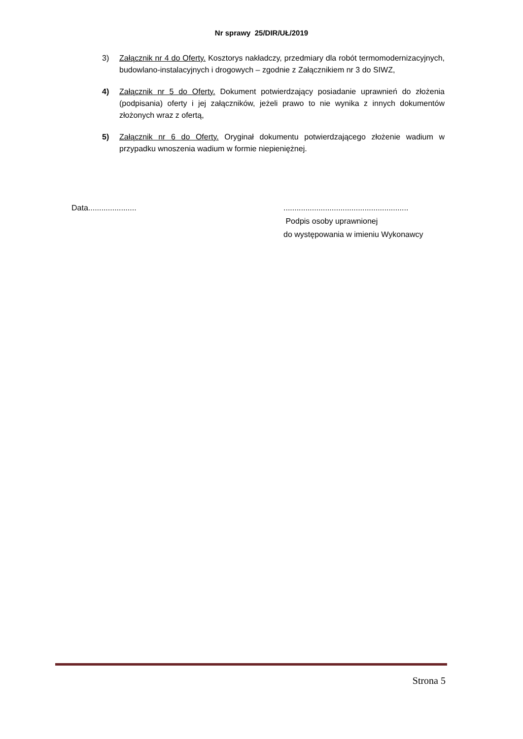Nr sprawy 25/DIR/UŁ/2019
3) Załącznik nr 4 do Oferty. Kosztorys nakładczy, przedmiary dla robót termomodernizacyjnych, budowlano-instalacyjnych i drogowych – zgodnie z Załącznikiem nr 3 do SIWZ,
4) Załącznik nr 5 do Oferty. Dokument potwierdzający posiadanie uprawnień do złożenia (podpisania) oferty i jej załączników, jeżeli prawo to nie wynika z innych dokumentów złożonych wraz z ofertą,
5) Załącznik nr 6 do Oferty. Oryginał dokumentu potwierdzającego złożenie wadium w przypadku wnoszenia wadium w formie niepieniężnej.
Data...................... .........................................................
Podpis osoby uprawnionej
do występowania w imieniu Wykonawcy
Strona 5